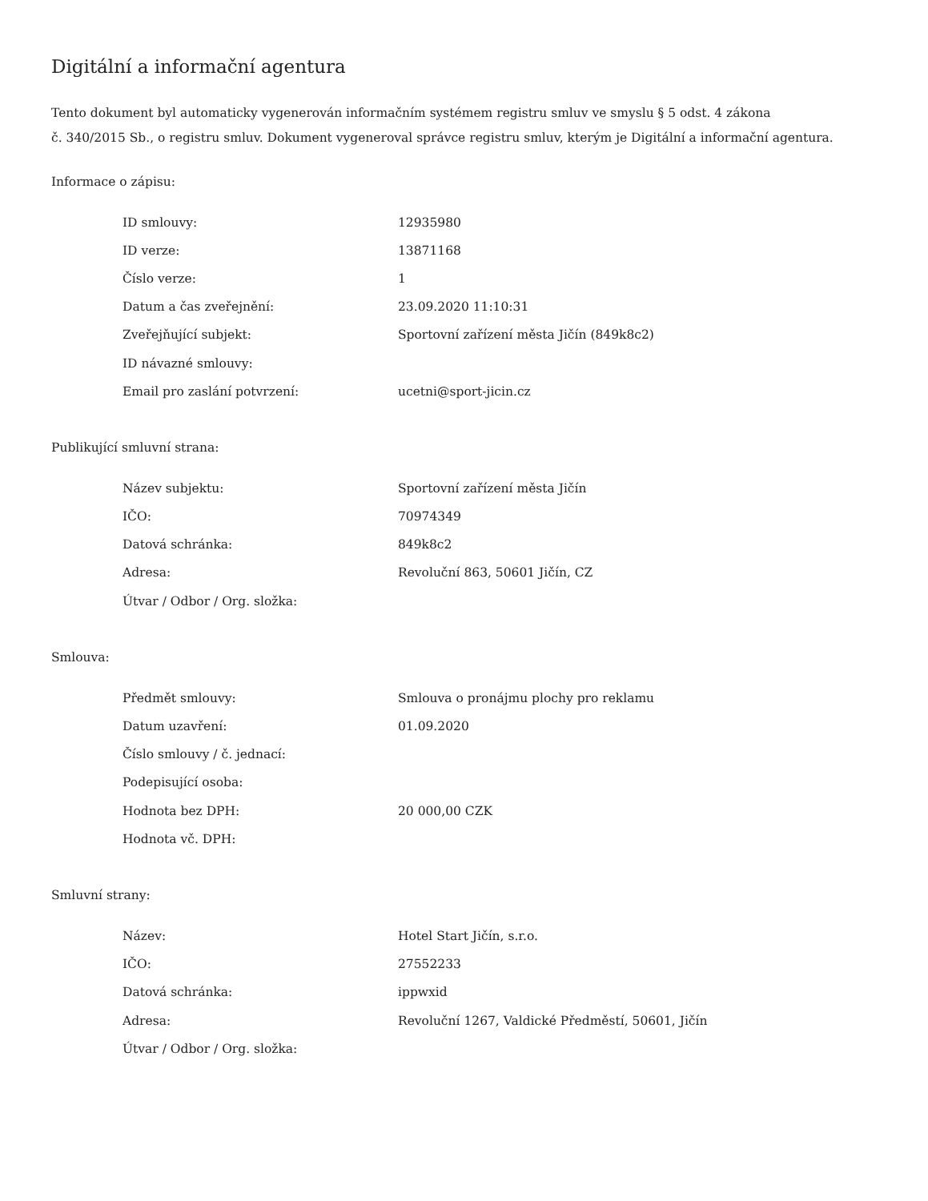Digitální a informační agentura
Tento dokument byl automaticky vygenerován informačním systémem registru smluv ve smyslu § 5 odst. 4 zákona
č. 340/2015 Sb., o registru smluv. Dokument vygeneroval správce registru smluv, kterým je Digitální a informační agentura.
Informace o zápisu:
| ID smlouvy: | 12935980 |
| ID verze: | 13871168 |
| Číslo verze: | 1 |
| Datum a čas zveřejnění: | 23.09.2020 11:10:31 |
| Zveřejňující subjekt: | Sportovní zařízení města Jičín (849k8c2) |
| ID návazné smlouvy: | |
| Email pro zaslání potvrzení: | ucetni@sport-jicin.cz |
Publikující smluvní strana:
| Název subjektu: | Sportovní zařízení města Jičín |
| IČO: | 70974349 |
| Datová schránka: | 849k8c2 |
| Adresa: | Revoluční 863, 50601 Jičín, CZ |
| Útvar / Odbor / Org. složka: | |
Smlouva:
| Předmět smlouvy: | Smlouva o pronájmu plochy pro reklamu |
| Datum uzavření: | 01.09.2020 |
| Číslo smlouvy / č. jednací: | |
| Podepisující osoba: | |
| Hodnota bez DPH: | 20 000,00 CZK |
| Hodnota vč. DPH: | |
Smluvní strany:
| Název: | Hotel Start Jičín, s.r.o. |
| IČO: | 27552233 |
| Datová schránka: | ippwxid |
| Adresa: | Revoluční 1267, Valdické Předměstí, 50601, Jičín |
| Útvar / Odbor / Org. složka: | |